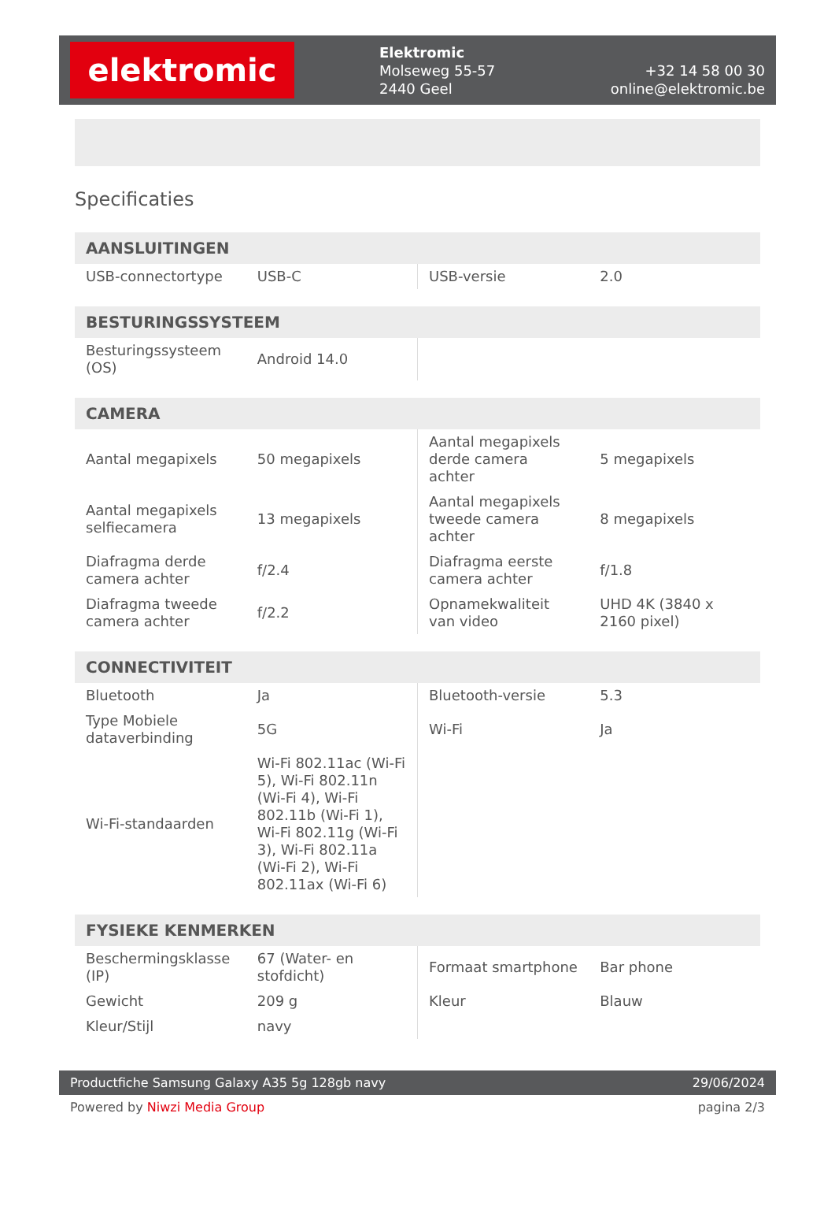elektromic
Elektromic
Molseweg 55-57
2440 Geel
+32 14 58 00 30
online@elektromic.be
Specificaties
| AANSLUITINGEN | | | |
| --- | --- | --- | --- |
| USB-connectortype | USB-C | USB-versie | 2.0 |
| BESTURINGSSYSTEEM | | | |
| --- | --- | --- | --- |
| Besturingssysteem (OS) | Android 14.0 | | |
| CAMERA | | | |
| --- | --- | --- | --- |
| Aantal megapixels | 50 megapixels | Aantal megapixels derde camera achter | 5 megapixels |
| Aantal megapixels selfiecamera | 13 megapixels | Aantal megapixels tweede camera achter | 8 megapixels |
| Diafragma derde camera achter | f/2.4 | Diafragma eerste camera achter | f/1.8 |
| Diafragma tweede camera achter | f/2.2 | Opnamekwaliteit van video | UHD 4K (3840 x 2160 pixel) |
| CONNECTIVITEIT | | | |
| --- | --- | --- | --- |
| Bluetooth | Ja | Bluetooth-versie | 5.3 |
| Type Mobiele dataverbinding | 5G | Wi-Fi | Ja |
| Wi-Fi-standaarden | Wi-Fi 802.11ac (Wi-Fi 5), Wi-Fi 802.11n (Wi-Fi 4), Wi-Fi 802.11b (Wi-Fi 1), Wi-Fi 802.11g (Wi-Fi 3), Wi-Fi 802.11a (Wi-Fi 2), Wi-Fi 802.11ax (Wi-Fi 6) | | |
| FYSIEKE KENMERKEN | | | |
| --- | --- | --- | --- |
| Beschermingsklasse (IP) | 67 (Water- en stofdicht) | Formaat smartphone | Bar phone |
| Gewicht | 209 g | Kleur | Blauw |
| Kleur/Stijl | navy | | |
Productfiche Samsung Galaxy A35 5g 128gb navy 29/06/2024
Powered by Niwzi Media Group pagina 2/3